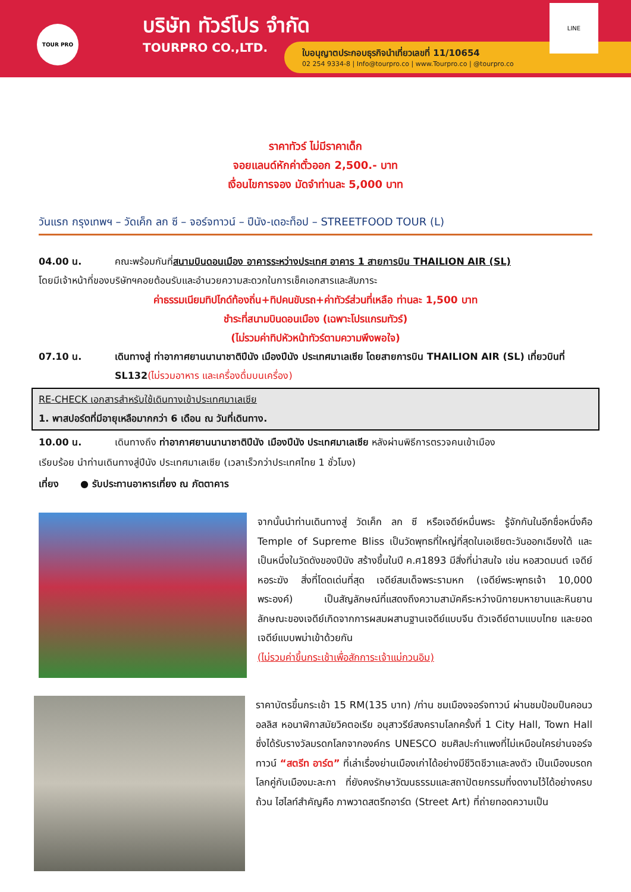TOUR PRO บริษัท ทัวร์โปร จำกัด
TOURPRO CO.,LTD.
ใบอนุญาตประกอบธุรกิจนำเที่ยวเลขที่ 11/10654
02 254 9334-8 | Info@tourpro.co | www.Tourpro.co | @tourpro.co
LINE
ราคาทัวร์ ไม่มีราคาเด็ก
จอยแลนด์หักค่าตั๋วออก 2,500.- บาท
เงื่อนไขการจอง มัดจำท่านละ 5,000 บาท
วันแรก กรุงเทพฯ – วัดเค็ก ลก ซี – จอร์จทาวน์ – ปีนัง-เดอะท็อป – STREETFOOD TOUR (L)
04.00 น. คณะพร้อมกันที่สนามบินดอนเมือง อาคารระหว่างประเทศ อาคาร 1 สายการบิน THAILION AIR (SL)
โดยมีเจ้าหน้าที่ของบริษัทฯคอยต้อนรับและอำนวยความสะดวกในการเช็คเอกสารและสัมภาระ
ค่าธรรมเนียมทิปไกด์ท้องถิ่น+ทิปคนขับรถ+ค่าทัวร์ส่วนที่เหลือ ท่านละ 1,500 บาท
ชำระที่สนามบินดอนเมือง (เฉพาะโปรแกรมทัวร์)
(ไม่รวมค่าทิปหัวหน้าทัวร์ตามความพึงพอใจ)
07.10 น. เดินทางสู่ ท่าอากาศยานนานาชาติปีนัง เมืองปีนัง ประเทศมาเลเซีย โดยสายการบิน THAILION AIR (SL) เที่ยวบินที่ SL132(ไม่รวมอาหาร และเครื่องดื่มบนเครื่อง)
RE-CHECK เอกสารสำหรับใช้เดินทางเข้าประเทศมาเลเซีย
1. พาสปอร์ตที่มีอายุเหลือมากกว่า 6 เดือน ณ วันที่เดินทาง.
10.00 น. เดินทางถึง ท่าอากาศยานนานาชาติปีนัง เมืองปีนัง ประเทศมาเลเซีย หลังผ่านพิธีการตรวจคนเข้าเมือง
เรียบร้อย นำท่านเดินทางสู่ปีนัง ประเทศมาเลเซีย (เวลาเร็วกว่าประเทศไทย 1 ชั่วโมง)
เที่ยง ● รับประทานอาหารเที่ยง ณ ภัตตาคาร
จากนั้นนำท่านเดินทางสู่ วัดเค็ก ลก ซี หรือเจดีย์หมื่นพระ รู้จักกันในอีกชื่อหนึ่งคือ Temple of Supreme Bliss เป็นวัดพุทธที่ใหญ่ที่สุดในเอเชียตะวันออกเฉียงใต้ และเป็นหนึ่งในวัดดังของปีนัง สร้างขึ้นในปี ค.ศ1893 มีสิ่งที่น่าสนใจ เช่น หอสวดมนต์ เจดีย์ หอระฆัง สิ่งที่โดดเด่นที่สุด เจดีย์สมเด็จพระรามหก (เจดีย์พระพุทธเจ้า 10,000 พระองค์) เป็นสัญลักษณ์ที่แสดงถึงความสามัคคีระหว่างนิกายมหายานและหินยาน ลักษณะของเจดีย์เกิดจากการผสมผสานฐานเจดีย์แบบจีน ตัวเจดีย์ตามแบบไทย และยอดเจดีย์แบบพม่าเข้าด้วยกัน
(ไม่รวมค่าขึ้นกระเช้าเพื่อสักการะเจ้าแม่กวนอิม)
ราคาบัตรขึ้นกระเช้า 15 RM(135 บาท) /ท่าน ชมเมืองจอร์จทาวน์ ผ่านชมป้อมปืนคอนวอลลิส หอนาฬิกาสมัยวิคตอเรีย อนุสาวรีย์สงครามโลกครั้งที่ 1 City Hall, Town Hall ซึ่งได้รับรางวัลมรดกโลกจากองค์กร UNESCO ชมศิลปะกำแพงที่ไม่เหมือนใครย่านจอร์จทาวน์ “สตรีท อาร์ต” ที่เล่าเรื่องย่านเมืองเก่าได้อย่างมีชีวิตชีวาและลงตัว เป็นเมืองมรดกโลกคู่กับเมืองมะละกา ที่ยังคงรักษาวัฒนธรรมและสถาปัตยกรรมที่งดงามไว้ได้อย่างครบถ้วน ไฮไลท์สำคัญคือ ภาพวาดสตรีทอาร์ต (Street Art) ที่ถ่ายทอดความเป็น